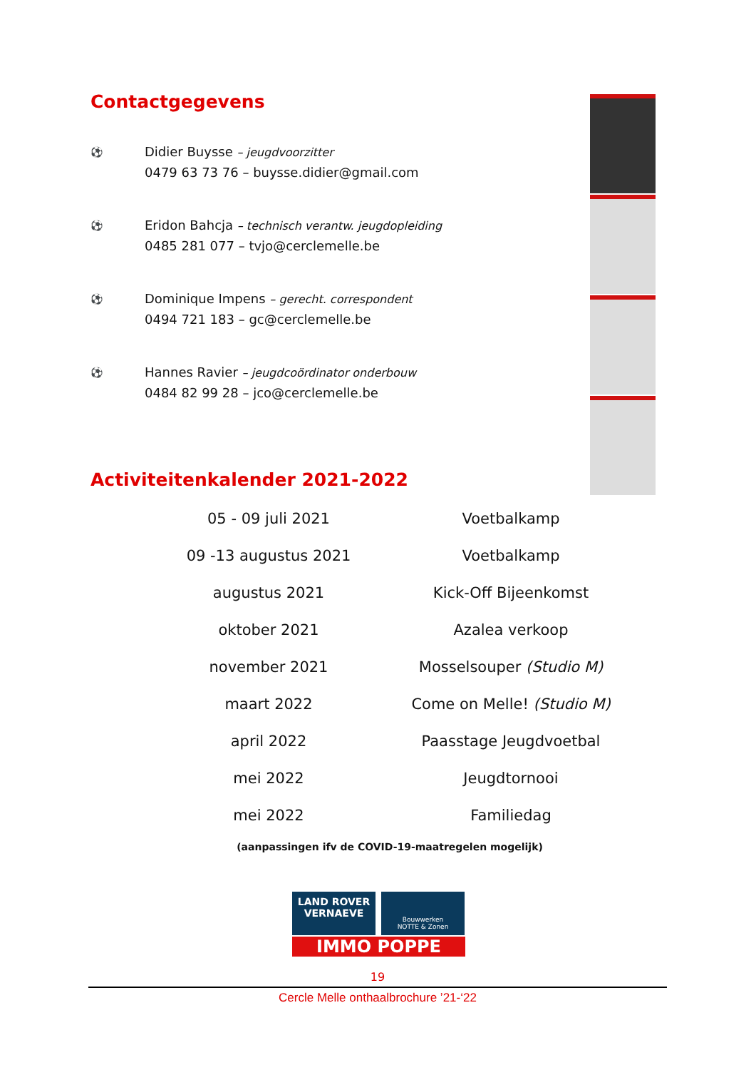Contactgegevens
⚽
Didier Buysse – jeugdvoorzitter
0479 63 73 76 – buysse.didier@gmail.com
⚽
Eridon Bahcja – technisch verantw. jeugdopleiding
0485 281 077 – tvjo@cerclemelle.be
⚽
Dominique Impens – gerecht. correspondent
0494 721 183 – gc@cerclemelle.be
⚽
Hannes Ravier – jeugdcoördinator onderbouw
0484 82 99 28 – jco@cerclemelle.be
Activiteitenkalender 2021-2022
| 05 - 09 juli 2021 | Voetbalkamp |
| 09 -13 augustus 2021 | Voetbalkamp |
| augustus 2021 | Kick-Off Bijeenkomst |
| oktober 2021 | Azalea verkoop |
| november 2021 | Mosselsouper (Studio M) |
| maart 2022 | Come on Melle! (Studio M) |
| april 2022 | Paasstage Jeugdvoetbal |
| mei 2022 | Jeugdtornooi |
| mei 2022 | Familiedag |
(aanpassingen ifv de COVID-19-maatregelen mogelijk)
LAND ROVER
VERNAEVE
Bouwwerken
NOTTE & Zonen
IMMO POPPE
19
Cercle Melle onthaalbrochure ’21-‘22